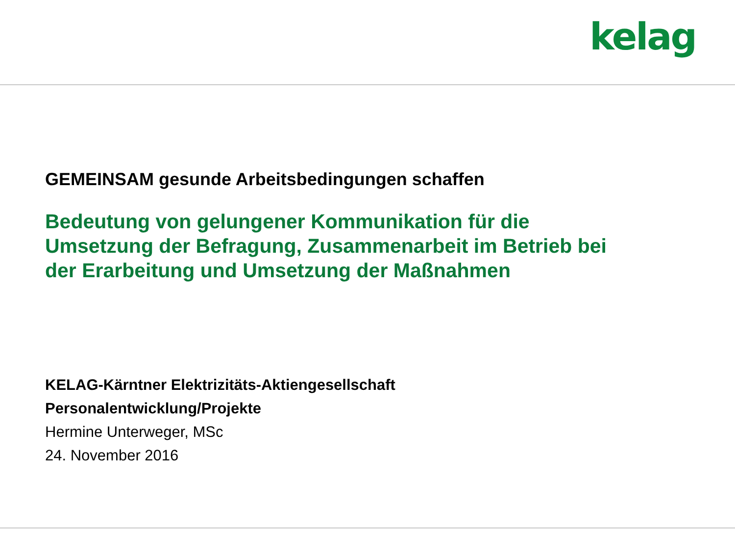kelag
GEMEINSAM gesunde Arbeitsbedingungen schaffen
Bedeutung von gelungener Kommunikation für die
Umsetzung der Befragung, Zusammenarbeit im Betrieb bei
der Erarbeitung und Umsetzung der Maßnahmen
KELAG-Kärntner Elektrizitäts-Aktiengesellschaft
Personalentwicklung/Projekte
Hermine Unterweger, MSc
24. November 2016